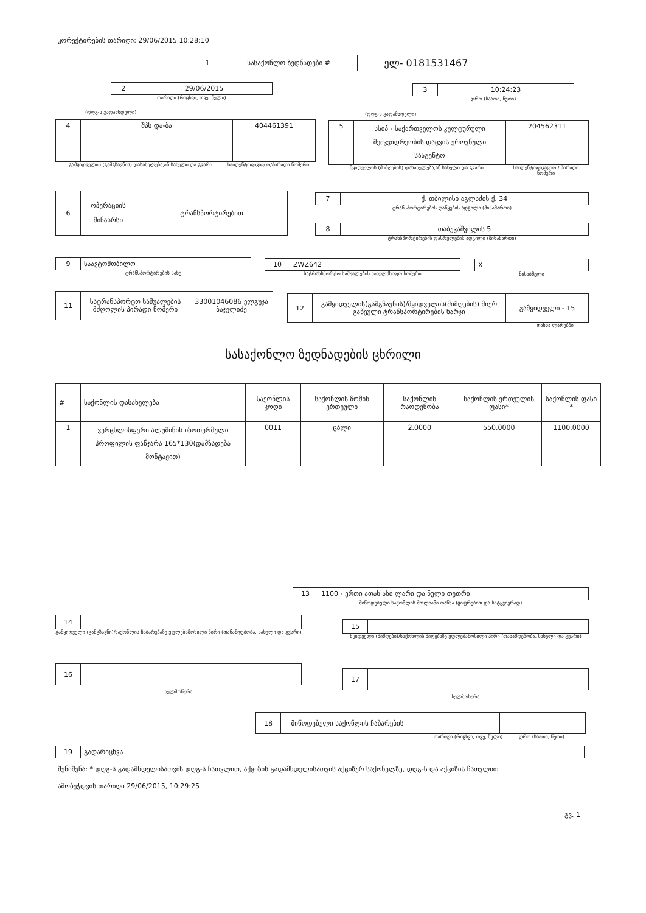კორექტირების თარიღი: 29/06/2015 10:28:10
| 1 | სასაქონლო ზედნადები # | ელ- 0181531467 |
| 2 | 29/06/2015 |
თარიღი (რიცხვი, თვე, წელი)
| 3 | 10:24:23 |
დრო (საათი, წუთი)
(დღგ-ს გადამხდელი) (დღგ-ს გადამხდელი)
| 4 | შპს და-ბა | 404461391 |
გამყიდველის (გამგზავნის) დასახელება,ან სახელი და გვარი საიდენტიფიკაციო/პირადი ნომერი
| 5 | სსიპ - საქართველოს კულტურული მემკვიდრეობის დაცვის ეროვნული სააგენტო | 204562311 |
მყიდველის (მიმღების) დასახელება,ან სახელი და გვარი საიდენტიფიკაციო / პირადი ნომერი
| 6 | ოპერაციის შინაარსი | ტრანსპორტირებით |
| 7 | ქ. თბილისი აგლაძის ქ. 34 |
ტრანსპორტირების დაწყების ადგილი (მისამართი)
| 8 | თაბუკაშვილის 5 |
ტრანსპორტირების დასრულების ადგილი (მისამართი)
| 9 | საავტომობილო |
ტრანსპორტირების სახე
| 10 | ZWZ642 |
სატრანსპორტო საშუალების სახელმწიფო ნომერი
| X |
მისაბმელი
| 11 | სატრანსპორტო საშუალების მძღოლის პირადი ნომერი | 33001046086 ელგუჯა ბაჯელიძე |
| 12 | გამყიდველის(გამგზავნის)/მყიდველის(მიმღების) მიერ გაწეული ტრანსპორტირების ხარჯი | გამყიდველი - 15 |
თანხა ლარებში
სასაქონლო ზედნადების ცხრილი
| # | საქონლის დასახელება | საქონლის კოდი | საქონლის ზომის ერთეული | საქონლის რაოდენობა | საქონლის ერთეულის ფასი* | საქონლის ფასი * |
| --- | --- | --- | --- | --- | --- | --- |
| 1 | ვერცხლისფერი ალუმინის იზოთერმული პროფილის ფანჯარა 165*130(დამზადება მონტაჟით) | 0011 | ცალი | 2.0000 | 550.0000 | 1100.0000 |
| 13 | 1100 - ერთი ათას ასი ლარი და ნული თეთრი |
მიწოდებული საქონლის მთლიანი თანხა (ციფრებით და სიტყვიერად)
| 14 | |
გამყიდველი (გამგზავნი)/საქონლის ჩაბარებაზე უფლებამოსილი პირი (თანამდებობა, სახელი და გვარი)
| 15 | |
მყიდველი (მიმღები)/საქონლის მიღებაზე უფლებამოსილი პირი (თანამდებობა, სახელი და გვარი)
| 16 | |
ხელმოწერა
| 17 | |
ხელმოწერა
| 18 | მიწოდებული საქონლის ჩაბარების | | |
თარიღი (რიცხვი, თვე, წელი) დრო (საათი, წუთი)
| 19 | გადარიცხვა |
შენიშვნა: * დღგ-ს გადამხდელისათვის დღგ-ს ჩათვლით, აქციზის გადამხდელისათვის აქციზურ საქონელზე, დღგ-ს და აქციზის ჩათვლით
ამობეჭდვის თარიღი 29/06/2015, 10:29:25
გვ. 1